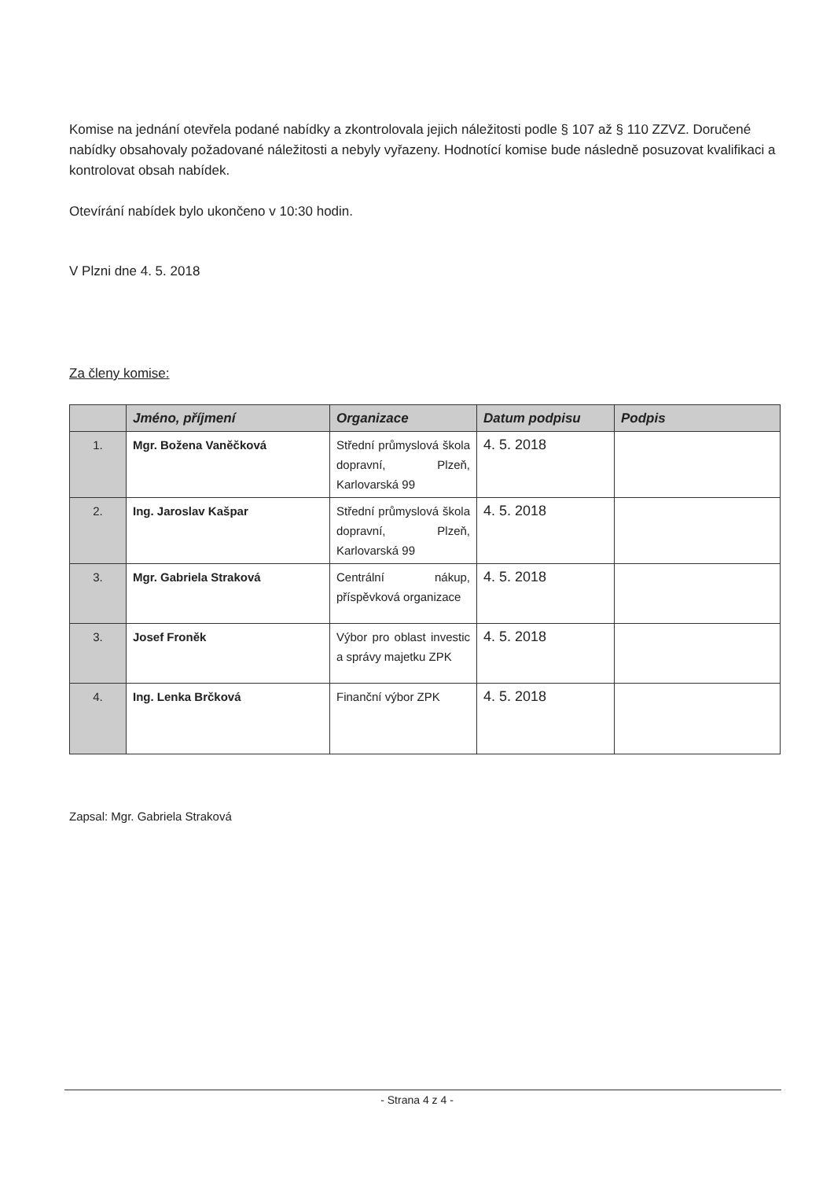Komise na jednání otevřela podané nabídky a zkontrolovala jejich náležitosti podle § 107 až § 110 ZZVZ. Doručené nabídky obsahovaly požadované náležitosti a nebyly vyřazeny. Hodnotící komise bude následně posuzovat kvalifikaci a kontrolovat obsah nabídek.
Otevírání nabídek bylo ukončeno v 10:30 hodin.
V Plzni dne 4. 5. 2018
Za členy komise:
| | Jméno, příjmení | Organizace | Datum podpisu | Podpis |
| --- | --- | --- | --- | --- |
| 1. | Mgr. Božena Vaněčková | Střední průmyslová škola dopravní, Plzeň, Karlovarská 99 | 4. 5. 2018 | |
| 2. | Ing. Jaroslav Kašpar | Střední průmyslová škola dopravní, Plzeň, Karlovarská 99 | 4. 5. 2018 | |
| 3. | Mgr. Gabriela Straková | Centrální nákup, příspěvková organizace | 4. 5. 2018 | |
| 3. | Josef Froněk | Výbor pro oblast investic a správy majetku ZPK | 4. 5. 2018 | |
| 4. | Ing. Lenka Brčková | Finanční výbor ZPK | 4. 5. 2018 | |
Zapsal: Mgr. Gabriela Straková
- Strana 4 z 4 -